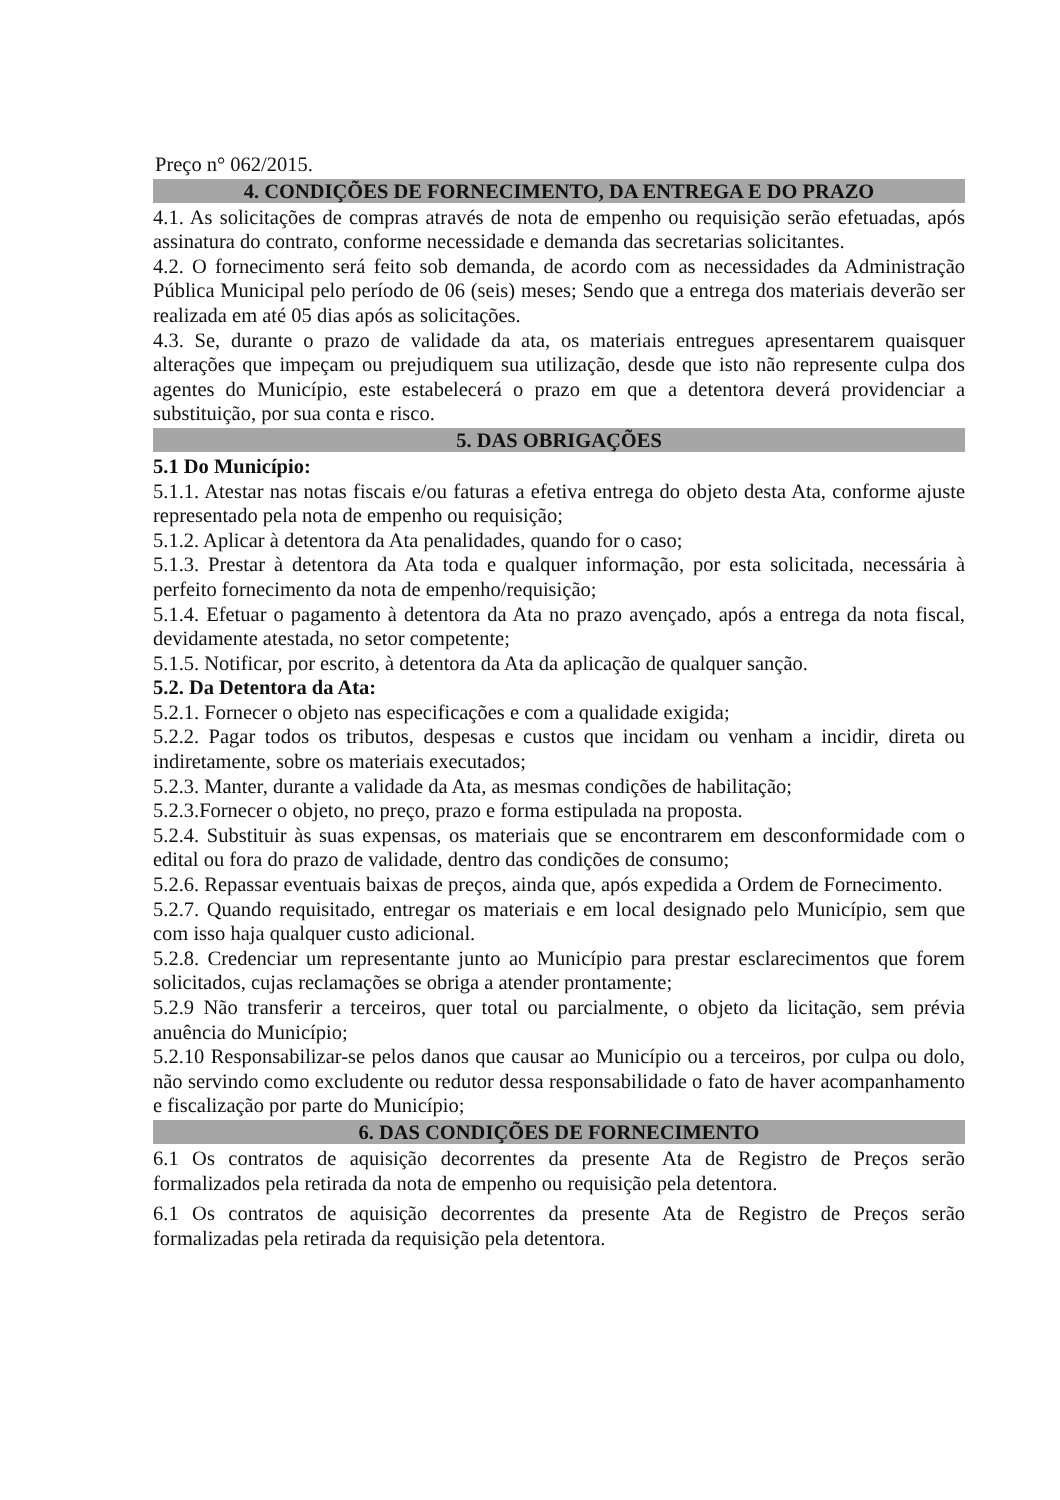Preço n° 062/2015.
4. CONDIÇÕES DE FORNECIMENTO, DA ENTREGA E DO PRAZO
4.1. As solicitações de compras através de nota de empenho ou requisição serão efetuadas, após assinatura do contrato, conforme necessidade e demanda das secretarias solicitantes.
4.2. O fornecimento será feito sob demanda, de acordo com as necessidades da Administração Pública Municipal pelo período de 06 (seis) meses; Sendo que a entrega dos materiais deverão ser realizada em até 05 dias após as solicitações.
4.3. Se, durante o prazo de validade da ata, os materiais entregues apresentarem quaisquer alterações que impeçam ou prejudiquem sua utilização, desde que isto não represente culpa dos agentes do Município, este estabelecerá o prazo em que a detentora deverá providenciar a substituição, por sua conta e risco.
5. DAS OBRIGAÇÕES
5.1 Do Município:
5.1.1. Atestar nas notas fiscais e/ou faturas a efetiva entrega do objeto desta Ata, conforme ajuste representado pela nota de empenho ou requisição;
5.1.2. Aplicar à detentora da Ata penalidades, quando for o caso;
5.1.3. Prestar à detentora da Ata toda e qualquer informação, por esta solicitada, necessária à perfeito fornecimento da nota de empenho/requisição;
5.1.4. Efetuar o pagamento à detentora da Ata no prazo avençado, após a entrega da nota fiscal, devidamente atestada, no setor competente;
5.1.5. Notificar, por escrito, à detentora da Ata da aplicação de qualquer sanção.
5.2. Da Detentora da Ata:
5.2.1. Fornecer o objeto nas especificações e com a qualidade exigida;
5.2.2. Pagar todos os tributos, despesas e custos que incidam ou venham a incidir, direta ou indiretamente, sobre os materiais executados;
5.2.3. Manter, durante a validade da Ata, as mesmas condições de habilitação;
5.2.3.Fornecer o objeto, no preço, prazo e forma estipulada na proposta.
5.2.4. Substituir às suas expensas, os materiais que se encontrarem em desconformidade com o edital ou fora do prazo de validade, dentro das condições de consumo;
5.2.6. Repassar eventuais baixas de preços, ainda que, após expedida a Ordem de Fornecimento.
5.2.7. Quando requisitado, entregar os materiais e em local designado pelo Município, sem que com isso haja qualquer custo adicional.
5.2.8. Credenciar um representante junto ao Município para prestar esclarecimentos que forem solicitados, cujas reclamações se obriga a atender prontamente;
5.2.9 Não transferir a terceiros, quer total ou parcialmente, o objeto da licitação, sem prévia anuência do Município;
5.2.10 Responsabilizar-se pelos danos que causar ao Município ou a terceiros, por culpa ou dolo, não servindo como excludente ou redutor dessa responsabilidade o fato de haver acompanhamento e fiscalização por parte do Município;
6. DAS CONDIÇÕES DE FORNECIMENTO
6.1 Os contratos de aquisição decorrentes da presente Ata de Registro de Preços serão formalizados pela retirada da nota de empenho ou requisição pela detentora.
6.1 Os contratos de aquisição decorrentes da presente Ata de Registro de Preços serão formalizadas pela retirada da requisição pela detentora.